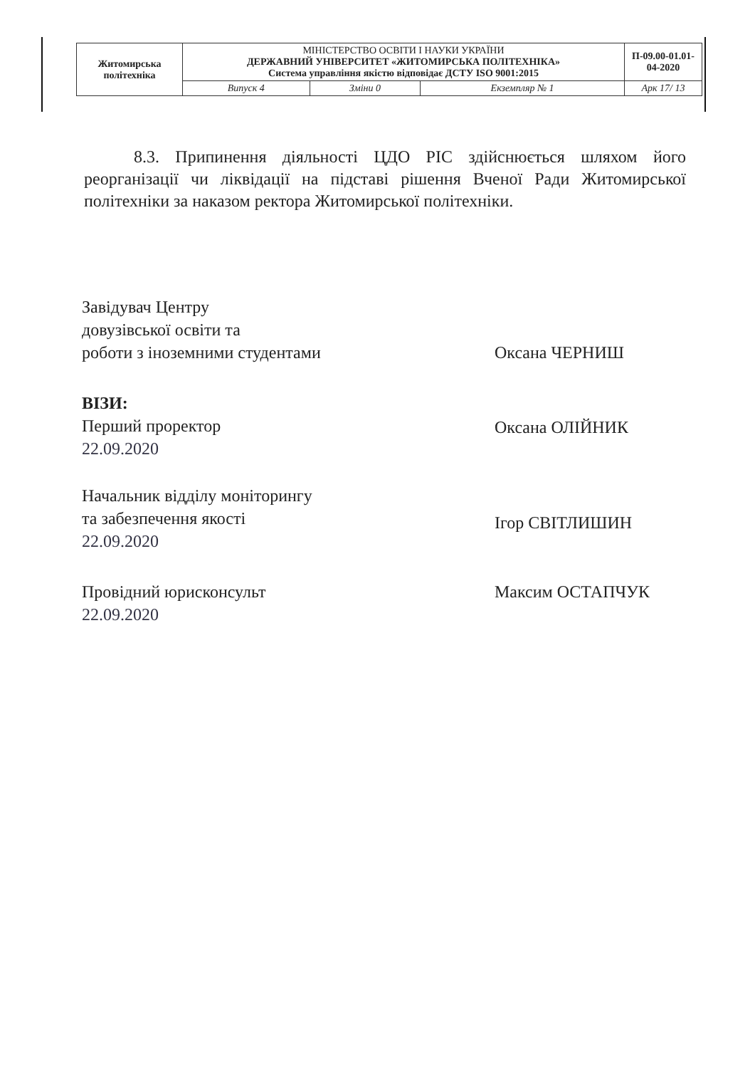| Житомирська політехніка | МІНІСТЕРСТВО ОСВІТИ І НАУКИ УКРАЇНИ ДЕРЖАВНИЙ УНІВЕРСИТЕТ «ЖИТОМИРСЬКА ПОЛІТЕХНІКА» Система управління якістю відповідає ДСТУ ISO 9001:2015 | | | П-09.00-01.01-04-2020 |
| | Випуск 4 | Зміни 0 | Екземпляр № 1 | Арк 17/ 13 |
8.3. Припинення діяльності ЦДО РІС здійснюється шляхом його реорганізації чи ліквідації на підставі рішення Вченої Ради Житомирської політехніки за наказом ректора Житомирської політехніки.
Завідувач Центру
довузівської освіти та
роботи з іноземними студентами
Оксана ЧЕРНИШ
ВІЗИ:
Перший проректор
22.09.2020
Оксана ОЛІЙНИК
Начальник відділу моніторингу
та забезпечення якості
22.09.2020
Ігор СВІТЛИШИН
Провідний юрисконсульт
22.09.2020
Максим ОСТАПЧУК